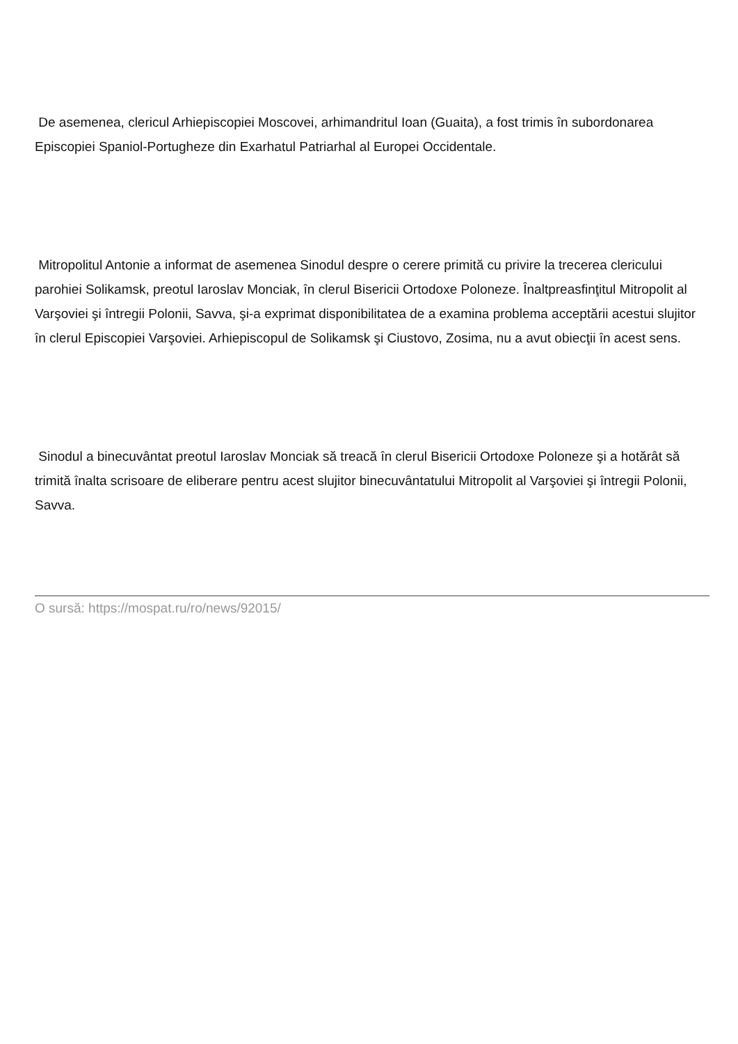De asemenea, clericul Arhiepiscopiei Moscovei, arhimandritul Ioan (Guaita), a fost trimis în subordonarea Episcopiei Spaniol-Portugheze din Exarhatul Patriarhal al Europei Occidentale.
Mitropolitul Antonie a informat de asemenea Sinodul despre o cerere primită cu privire la trecerea clericului parohiei Solikamsk, preotul Iaroslav Monciak, în clerul Bisericii Ortodoxe Poloneze. Înaltpreasfinţitul Mitropolit al Varşoviei şi întregii Polonii, Savva, şi-a exprimat disponibilitatea de a examina problema acceptării acestui slujitor în clerul Episcopiei Varşoviei. Arhiepiscopul de Solikamsk şi Ciustovo, Zosima, nu a avut obiecţii în acest sens.
Sinodul a binecuvântat preotul Iaroslav Monciak să treacă în clerul Bisericii Ortodoxe Poloneze şi a hotărât să trimită înalta scrisoare de eliberare pentru acest slujitor binecuvântatului Mitropolit al Varşoviei şi întregii Polonii, Savva.
O sursă: https://mospat.ru/ro/news/92015/